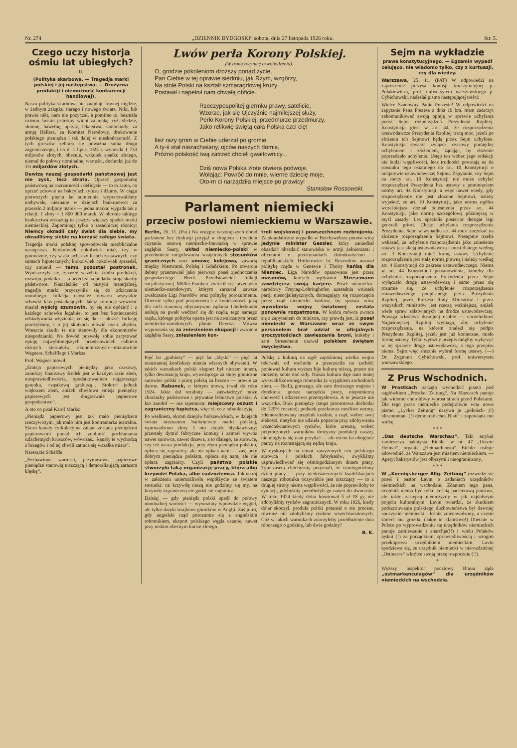Nr. 274 „DZIENNIK BYDGOSKI“ sobota, dnia 27 listopada 1926 roku. Str. 5.
Czego uczy historja ośmiu lat ubiegłych?
II.
(Polityka skarbowa. — Tragedja marki polskiej i jej następstwa. — Drożyzna produkcji i niemożność konkurencji handlowej).
Nasza polityka skarbowa nie znajduje równej nigdzie, w żadnym zakątku starego i nowego świata. Nikt, lub prawie nikt, nam nie pożyczał, a pomimo to, bezmała całemu światu jesteśmy winni za mąkę, ryż, śledzie, słoninę, bawełnę, uprząż, lekarstwa, samochody; za armję Hallera, za Komitet Narodowy, drukowanie polskiego pieniądza i tak dalej w nieskończoność. Z tych groszów zebrała się poważna suma długu zagranicznego, i na d. 1 lipca 1925 r. wynosiła 1 733 miljonów złotych; obecnie, wskutek spadku złotego, niemal do połowy nominalnej wartości, dochodzi już do 3½ miljardów złotych.
Dewizą naszej gospodarki państwowej jest nie zysk, lecz strata. Oprzeć gospodarkę państwową na rozrzutności i deficycie — to to samo, co oprzeć zdrowie na bakcylach tyfusu i dżumy. W ciągu pierwszych pięciu lat sumiennie wypracowaliśmy niebywałe, nieznane w dziejach bankructwo: za przeszło 2 miljony marek — jedna marka: wypada tak z relacji: 1 złoty = 1 800 000 marek. W obronie takiego bankructwa wskazują na jeszcze większy spadek marki niemieckiej. Zapominają tylko o zasadniczej różnicy: Niemcy okradli cały świat dla siebie, my okradliśmy siebie na korzyść całego świata.
Tragedja marki polskiej spowodowała nieobliczalne następstwa. Ktokolwiek cokolwiek miał, czy w gotowiźnie, czy w akcjach, czy listach zastawnych, czy sumach hipotecznych; ktokolwiek cokolwiek sprzedał, czy zmienił — temu pozostał postronek. Wyniszczyły się, zczezły wszelkie źródła produkcji, rozwoju, podatku — a przecież na podatku stoją skarby państwowe. Niezależnie od pustyni materjalnej, tragedja marki przyczyniła się do zdziczenia moralnego. Inflacja naoścież otwarła wszystkie schowki klas posiadających. Jakąż korupcję wywołać musiał wyścig szumowin, by się nie opóźnić i z każdego schowka legalnie, to jest bez konieczności odsiadywania więzienia, co się da — ukraść. Inflację przeżyliśmy, i o jej skutkach mówić rzecz zbędna. Wreszcie skutki te nie stanowiły dla ekonomistów niespodzianki. Na dowód pozwolę sobie zacytować opinję najwybitniejszych przedstawicieli całkiem różnych kierunków ekonomicznych—mianowicie Wagnera, Schäfflego i Marksa.
Prof. Wagner mówił:
„Emisja papierowych pieniędzy, jako czasowy, zaradczy finansowy środek jest w każdym razie złem, niesprawiedliwością, opodatkowaniem najgorszego gatunku, cząstkową grabieżą... Stokroć jednak większem złem, aniżeli chwilowa emisja pieniędzy papierowych jest długotrwałe papierowe gospodarstwo“.
A oto co pisał Karol Marks:
„Pieniądz papierowy jest tak mało pieniądzem rzeczywistym, jak mało nim jest kontramarka teatralna. Skoro kanały cyrkulacyjne zalane zostaną pieniędzmi papierowemi ponad ich zdolność pochłaniania szlachetnych kruszców, wówczas... kanały te wychodzą z brzegów i od tej chwili zatraca się wszelka miara“.
Nareszcie Schäffle:
„Pozbawione wartości, przymusowe, papierowe pieniądze stanowią niszczącą i demoralizującą zarazem klęskę“.
Lwów perła Korony Polskiej.
(W ósmą rocznicę oswobodzenia).
O, grodzie pokoleniom droższy ponad życie,
Pan Ciebie w tej oprawie siedmiu, jak Rzym, wzgórzy,
Na stole Polski na kształt szmaragdowej kruży
Postawił i napełnił nam chwałą obficie.
Rzeczypospolitej giermku prawy, satelicie,
Wzorze, jak się Ojczyźnie najmilejszej służy,
Perło Korony Polskiej, przedmurze przedmurzy,
Jako relikwię świętą cała Polska czci cię!
Ileż razy grom w Ciebie uderzał po gromie.
A ty-ś stał niezachwiany, ojców naszych domie,
Próżno polskość twą zatrzeć chcieli gwałtownicy...
Dziś nowa Polska złote otwiera podwoje,
Wołając: Powróć do mnie, wierne dziecię moje,
Oto-m ci narządziła miejsce po prawicy!
Stanisław Rossowski.
Parlament niemiecki
przeciw posłowi niemieckiemu w Warszawie.
Berlin, 26. 11. (Pat.) Na wstępie wczorajszych obrad parlament bez dyskusji przyjął w drugiem i trzeciem czytaniu umowę niemiecko-francuską w sprawie zagłębia Saary, układ niemiecko-polski w przedmiocie uregulowania wzajemnych stosunków granicznych oraz umowę kolejową, zawartą między Niemcami, Polską i Gdańskiem. Po otwarciu debaty przemawiał jako pierwszy poseł zjednoczenia gospodarczego Bredt. Przedstawiciel frakcji socjalistycznej Müller-Franken zwrócił się przeciwko niemiecko-narodowym, którym zarzucał zawsze zwalczanie Ligi Narodów oraz politykę porozumienia. Obecnie tylko pod przymusem i z konieczności, jaką dla nich stanowią ultymatywne żądania Länderbundu usiłują na gwałt wedrzeć się do rządu, tego samego rządu, którego polityka oparta jest na zwalczanym przez niemiecko-narodowych planie Davesa. Mówca wypowiada się za zniesieniem okupacji i zwrotem zagłębia Saary, zniesieniem kon-
troli wojskowej i powszechnem rozbrojeniu. Za skandaliczne wypadki w Reichswehrze ponosi winę jedynie minister Gessler, który zaniedbał obsadzić obsadzić stanowiska w armji żołnierzami i oficerami o przekonaniach demokratyczno - republikańskich. Hittlerowiec hr. Reventlow nazwał politykę rządu w Genewie i Thoiry hańbą dla Niemiec. Liga Narodów opanowana jest przez masonów, których wpływom Stresemann zawdzięcza swoją karjerę. Poseł niemiecko-narodowy Freytag-Lohringhofen uzasadnia wniosek partji niesocjalistycznych, domagający się rozpoczęcia przez rząd niemiecki kroków, by sprawa winy wywołania wojny światowej została ponownie rozpatrzona. W końcu mówca zwraca się z zapytaniem do ministra, czy prawdą jest, iż poseł niemiecki w Warszawie wraz ze swym personelem brał udział w oficjalnych uroczystościach zawieszenia broni, któreby i sam Stresemann nazwał polskiem świętem zwycięstwa.
Pięć lat „grabieży“ — pięć lat „klęski“ — pięć lat nieustannej konfiskaty mienia własnych obywateli. W takich warunkach polski eksport był niczem innem, tylko dewastacją kraju, wywożącego za słupy graniczne surowiec polski i pracę polską za bezcen — prawie za darmo. Rabunek, o którym mowa, trwał do roku 1924. Jakie dał rezultaty — zaświadczyć może chociażby państwowe i prywatne leśnictwo polskie. A kto zarobił — nie tajemnica: miejscowy oszust i zagraniczny łupieżca, więc ci, co z rabunku żyją.
Po wielkiem, okrom dziejów bolszewickich, w dziejach świata nieznanem bankructwie marki polskiej, wprowadzono złoty. I oto skutek błyskawiczny: przestały dymić fabryczne kominy i zamarł wywóz nawet surowca, nawet drzewa, a to dlatego, że surowce, czy też nasza produkcja, przy złym pieniądzu polskim, opłaca się zagranicy, ale nie opłaca nam — zaś, przy dobrym pieniądzu polskim, opłaca się nam, ale nie opłaca zagranicy. Czyli państwo polskie stworzyło taką organizację pracy, która albo krzywdzi Polaka, albo cudzoziemca. Tak ustrój w założeniu uniemożliwiła współżycie ze światem stosunki: na krzywdę naszą nie godzimy się my, na krzywdę zagraniczną nie godzi się zagranica.
Dzisiaj — gdy pieniądz polski spadł do połowy nominalnej wartości — wywozimy wprawdzie węgiel, ale tylko dzięki strajkowi górników w Anglji. Zaś jutro, gdy angielski rząd porozumie się z angielskim robotnikiem, eksport polskiego węgla ustanie, nawet przy niskim obecnym kursie złotego.
Polskę z kulturą na ogół zapóźnioną wielka wojna oderwała od wschodu a przerzuciła na zachód; ponieważ kultura wyższa bije kulturę niższą, przeto nie możemy sobie dać rady. Niższa kultura daje nam mniej wykwalifikowanego robotnika (z wyjątkiem zachodnich ziem. — Red.), gorszego, ale zato droższego majstra i dyrektora; gorsze narzędzia pracy, niepomierną chciwość i zdzierstwo przemysłowca. A to jeszcze nie wszystko. Brak pieniędzy (stopa procentowa dochodzi do 120% rocznie); podatek przekracza możliwe normy, zdemoralizowany urzędnik kradnie, a rząd, wobec swej słabości, nietylko nie udziela poparcia przy zdobywaniu wszechświatowych rynków, które zresztą, wobec przytoczonych warunków drożyzny produkcji naszej, nie mogłyby się nam przydać — ale osiem lat obojętnie patrzy na rozrastającą się nędzę kraju.
W dyskusjach na temat zawyżonych cen polskiego surowca i polskich fabrykatów, zwykliśmy usprawiedliwiać się ośmiogodzinnym dniem pracy. Tymczasem choćbyśmy przyznali, że ośmiogodzinny dzień pracy — przy niedostatecznych kwalifikacjach naszego robotnika oczywiście jest niszczący — to z drugiej strony niema wątpliwości, że nie poprawiłoby to sytuacji, gdybyśmy przedłużyli go nawet do dwunastu. W roku 1924 kiedy dolar kosztował 5 zł 18 gr, nie zdobyliśmy rynków zagranicznych. W roku 1926, kiedy dolar skoczył, produkt polski potaniał o sto procent, również nie zdobyliśmy rynków wszechświatowych. Cóż w takich warunkach znaczyłoby przedłużenie dnia roboczego o godzinę, lub dwie godziny?
B. K.
Sejm na wykładzie
prawa konstytucyjnego. — Egzamin wypadł celująco, nie wiadomo tylko, czy z kurtuazji, czy dla wiedzy.
Warszawa, 25. 11. (PAT) W odpowiedzi na zaproszenie prezesa komisji konstytucyjnej p. Polakiewicza, prof. uniwersytetu warszawskiego p. Cybichowski, nadesłał pismo następującej treści:
Wielce Szanowny Panie Prezesie! W odpowiedzi na zapytanie Pana Prezesa z dnia 19 bm. mam zaszczyt zakomunikować swoją opinję w sprawie uchylania przez Sejm rozporządzeń Prezydenta Rzplitej. Konstytucja głosi w art. 44, że rozporządzenia ustawodawcze Prezydenta Rzplitej tracą moc, jeżeli po złożeniu ich Sejmowi będą przez Sejm uchylone. Konstytucja stwarza związek czasowy pomiędzy uchyleniem i złożeniem, żądając, by złożenie poprzedzało uchylenie. Ustęp ten wobec jego redakcji nie budzi wątpliwości, lecz trudności powstają na tle stosunku tego ostatniego do art. 10 Konstytucji o inicjatywie ustawodawczej Sejmu. Zapytanie, czy Sejm na mocy art. 10 Konstytucji nie może uchylać rozporządzeń Prezydenta bez ustawy z pominięciem normy art. 44 Konstytucji, a więc nawet wtedy, gdy rozporządzenie nie jest złożone Sejmowi, należy wyjaśnić, że art. 10 Konstytucji, jako norma ogólna wcześniejsza doznał ścieśnienia przez art. 44 Konstytucji, jako normę szczegółową późniejszą w myśl zasady: Lex specialis posterior derogat legi generali priori. Chcąc uchylenia rozporządzenia Prezydenta, Sejm w wypadku art. 44 musi zaczekać na złożenie rozporządzenia Sejmowi. Następnie trzeba wskazać, że uchylenie rozporządzenia jako zniesienie ustawy jest akcją ustawodawczą i musi dlatego według art. 3 Konstytucji mieć formę ustawy. Uchylenie rozporządzenia jest stałą normą prawną i należy według art. 4 Konstytucji do zakresu ustawodawczego. Niema w art. 44 Konstytucji postanowienia, któreby dla uchylenia rozporządzenia Prezydenta przez Sejm wyłączało drogę ustawodawczą i samo przez się rozumie się, że uchylenie rozporządzenia ustawodawczego podpisanego przez Prezydenta Rzplitej, przez Prezesa Rady Ministrów i przez wszystkich ministrów jest rzeczą ważniejszą, aniżeli wiele spraw załatwianych na drodze ustawodawczej. Powaga właściwa dostojnej osobie — naczelnikowi Najjaśniejszej Rzplitej wymaga, aby uchylenie rozporządzenia, na którem znalazł się podpis Prezydenta Rzplitej, jeżeli jest już konieczne, miało formę ustawy. Tylko wyraźny przepis mógłby wyłączyć w tej sprawie drogę ustawodawczą, a tego przepisu niema. Sejm więc słusznie wybrał formę ustawy. (—) Dr. Zygmunt Cybichowski, prof. uniwersytetu warszawskiego.
Z Prus Wschodnich.
W Prostkach zaczęło wychodzić pismo pod nagłówkiem „Prostker Zeitung“. Na Mazurach panuje jak widomo chorobliwy wprost strach przed Polakami. Dla tego prasa niemiecka podejrzliwie wita nowe pismo. „Lycker Zeitung“ nazywa je „polnisch- (!) ultramontan- (!) demokratisches Blatt“ i zapowiada mu walkę.
* * *
„Das deutsche Warschau“. Taki artykuł zamieszcza hakatysta Eichler w nr. 47 „Unsere Heimat“, organie „Heimatdienstu“. Eichler usiłuje udowodnić, że Warszawa jest miastem niemieckiem. — Apetyt hakatystów jest olbrzymi i nieograniczony.
* * *
W „Koenigsberger Allg. Zeitung“ rozwodzi się poseł i pastor Lavin o zadaniach urzędników niemieckich na wschodzie. Zdaniem tego pana, urzędnik niema być tylko kością pacierzową państwa, ale także zastępcą niemczyzny w jak najdalszym pojęciu kulturalnym. Lavin twierdzi, że skutkiem podszczuwania polskiego duchowieństwa był dawniej nauczyciel niemiecki i leśnik znienawidzony, a często śmierć mu groziła. (Jakie to kłamstwo!) Obecnie w Polsce po wyprowadzeniu się urzędników niemieckich panuje zamieszanie i anarchja(!!) i wielu Polaków tęskni (!) za porządkiem, sprawiedliwością i wrogim przekupstwu urzędnikiem niemieckim. Lavin spodziewa się, że urzędnik niemiecki w nierozdzielnej „Ostmarce“ wkrótce swoją pracę rozpocznie (!!).
*
Wyższy inspektor pocztowy Braun żąda „ostmarkenculagów“ dla urzędników niemieckich na wschodzie.